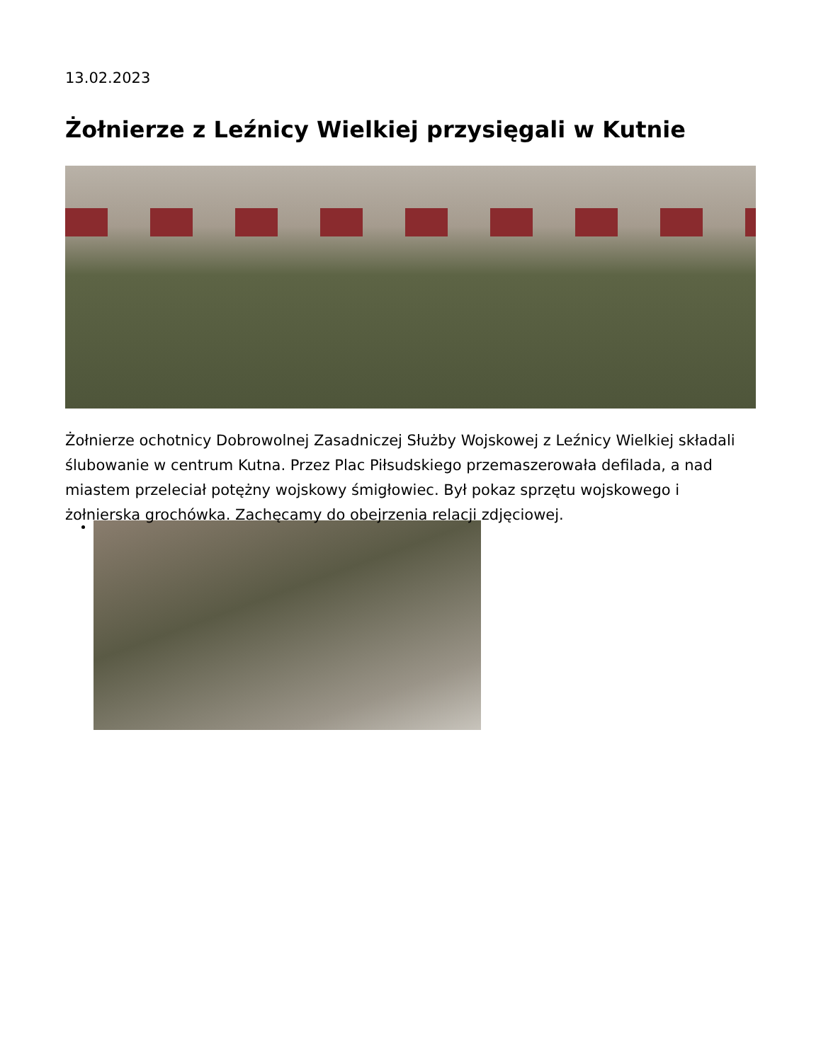13.02.2023
Żołnierze z Leźnicy Wielkiej przysięgali w Kutnie
Żołnierze ochotnicy Dobrowolnej Zasadniczej Służby Wojskowej z Leźnicy Wielkiej składali ślubowanie w centrum Kutna. Przez Plac Piłsudskiego przemaszerowała defilada, a nad miastem przeleciał potężny wojskowy śmigłowiec. Był pokaz sprzętu wojskowego i żołnierska grochówka. Zachęcamy do obejrzenia relacji zdjęciowej.